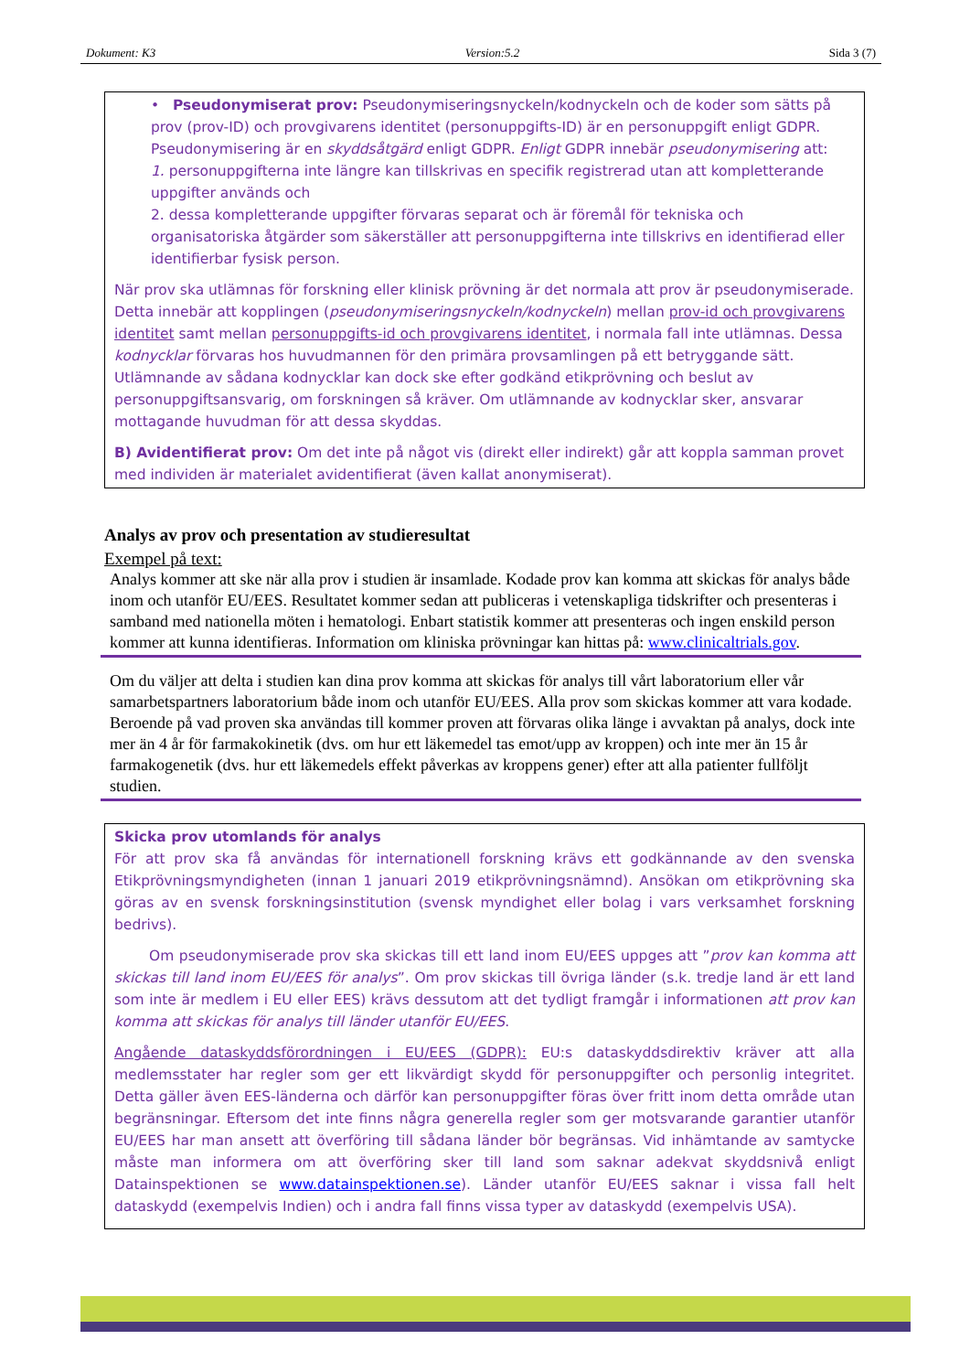Dokument: K3 Version:5.2 Sida 3 (7)
• Pseudonymiserat prov: Pseudonymiseringsnyckeln/kodnyckeln och de koder som sätts på prov (prov-ID) och provgivarens identitet (personuppgifts-ID) är en personuppgift enligt GDPR. Pseudonymisering är en skyddsåtgärd enligt GDPR. Enligt GDPR innebär pseudonymisering att:
1. personuppgifterna inte längre kan tillskrivas en specifik registrerad utan att kompletterande uppgifter används och
2. dessa kompletterande uppgifter förvaras separat och är föremål för tekniska och organisatoriska åtgärder som säkerställer att personuppgifterna inte tillskrivs en identifierad eller identifierbar fysisk person.
När prov ska utlämnas för forskning eller klinisk prövning är det normala att prov är pseudonymiserade. Detta innebär att kopplingen (pseudonymiseringsnyckeln/kodnyckeln) mellan prov-id och provgivarens identitet samt mellan personuppgifts-id och provgivarens identitet, i normala fall inte utlämnas. Dessa kodnycklar förvaras hos huvudmannen för den primära provsamlingen på ett betryggande sätt. Utlämnande av sådana kodnycklar kan dock ske efter godkänd etikprövning och beslut av personuppgiftsansvarig, om forskningen så kräver. Om utlämnande av kodnycklar sker, ansvarar mottagande huvudman för att dessa skyddas.
B) Avidentifierat prov: Om det inte på något vis (direkt eller indirekt) går att koppla samman provet med individen är materialet avidentifierat (även kallat anonymiserat).
Analys av prov och presentation av studieresultat
Exempel på text:
Analys kommer att ske när alla prov i studien är insamlade. Kodade prov kan komma att skickas för analys både inom och utanför EU/EES. Resultatet kommer sedan att publiceras i vetenskapliga tidskrifter och presenteras i samband med nationella möten i hematologi. Enbart statistik kommer att presenteras och ingen enskild person kommer att kunna identifieras. Information om kliniska prövningar kan hittas på: www.clinicaltrials.gov.
Om du väljer att delta i studien kan dina prov komma att skickas för analys till vårt laboratorium eller vår samarbetspartners laboratorium både inom och utanför EU/EES. Alla prov som skickas kommer att vara kodade. Beroende på vad proven ska användas till kommer proven att förvaras olika länge i avvaktan på analys, dock inte mer än 4 år för farmakokinetik (dvs. om hur ett läkemedel tas emot/upp av kroppen) och inte mer än 15 år farmakogenetik (dvs. hur ett läkemedels effekt påverkas av kroppens gener) efter att alla patienter fullföljt studien.
Skicka prov utomlands för analys
För att prov ska få användas för internationell forskning krävs ett godkännande av den svenska Etikprövningsmyndigheten (innan 1 januari 2019 etikprövningsnämnd). Ansökan om etikprövning ska göras av en svensk forskningsinstitution (svensk myndighet eller bolag i vars verksamhet forskning bedrivs).
Om pseudonymiserade prov ska skickas till ett land inom EU/EES uppges att ”prov kan komma att skickas till land inom EU/EES för analys”. Om prov skickas till övriga länder (s.k. tredje land är ett land som inte är medlem i EU eller EES) krävs dessutom att det tydligt framgår i informationen att prov kan komma att skickas för analys till länder utanför EU/EES.
Angående dataskyddsförordningen i EU/EES (GDPR): EU:s dataskyddsdirektiv kräver att alla medlemsstater har regler som ger ett likvärdigt skydd för personuppgifter och personlig integritet. Detta gäller även EES-länderna och därför kan personuppgifter föras över fritt inom detta område utan begränsningar. Eftersom det inte finns några generella regler som ger motsvarande garantier utanför EU/EES har man ansett att överföring till sådana länder bör begränsas. Vid inhämtande av samtycke måste man informera om att överföring sker till land som saknar adekvat skyddsnivå enligt Datainspektionen se www.datainspektionen.se). Länder utanför EU/EES saknar i vissa fall helt dataskydd (exempelvis Indien) och i andra fall finns vissa typer av dataskydd (exempelvis USA).